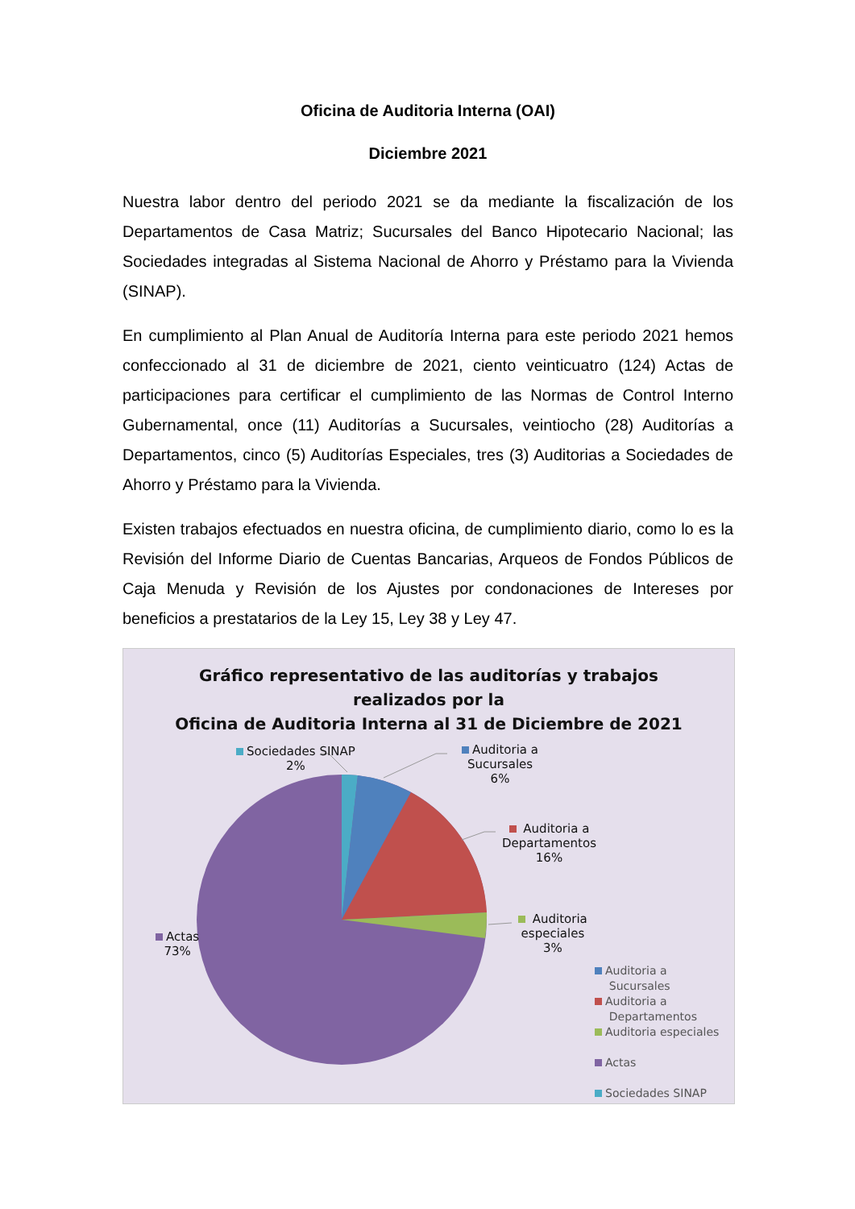Oficina de Auditoria Interna (OAI)
Diciembre 2021
Nuestra labor dentro del periodo 2021 se da mediante la fiscalización de los Departamentos de Casa Matriz; Sucursales del Banco Hipotecario Nacional; las Sociedades integradas al Sistema Nacional de Ahorro y Préstamo para la Vivienda (SINAP).
En cumplimiento al Plan Anual de Auditoría Interna para este periodo 2021 hemos confeccionado al 31 de diciembre de 2021, ciento veinticuatro (124) Actas de participaciones para certificar el cumplimiento de las Normas de Control Interno Gubernamental, once (11) Auditorías a Sucursales, veintiocho (28) Auditorías a Departamentos, cinco (5) Auditorías Especiales, tres (3) Auditorias a Sociedades de Ahorro y Préstamo para la Vivienda.
Existen trabajos efectuados en nuestra oficina, de cumplimiento diario, como lo es la Revisión del Informe Diario de Cuentas Bancarias, Arqueos de Fondos Públicos de Caja Menuda y Revisión de los Ajustes por condonaciones de Intereses por beneficios a prestatarios de la Ley 15, Ley 38 y Ley 47.
Gráfico representativo de las auditorías y trabajos
realizados por la
Oficina de Auditoria Interna al 31 de Diciembre de 2021
Sociedades SINAP
2%
Auditoria a
Sucursales
6%
Auditoria a
Departamentos
16%
Auditoria
especiales
3%
Actas
73%
Auditoria a
Sucursales
Auditoria a
Departamentos
Auditoria especiales
Actas
Sociedades SINAP